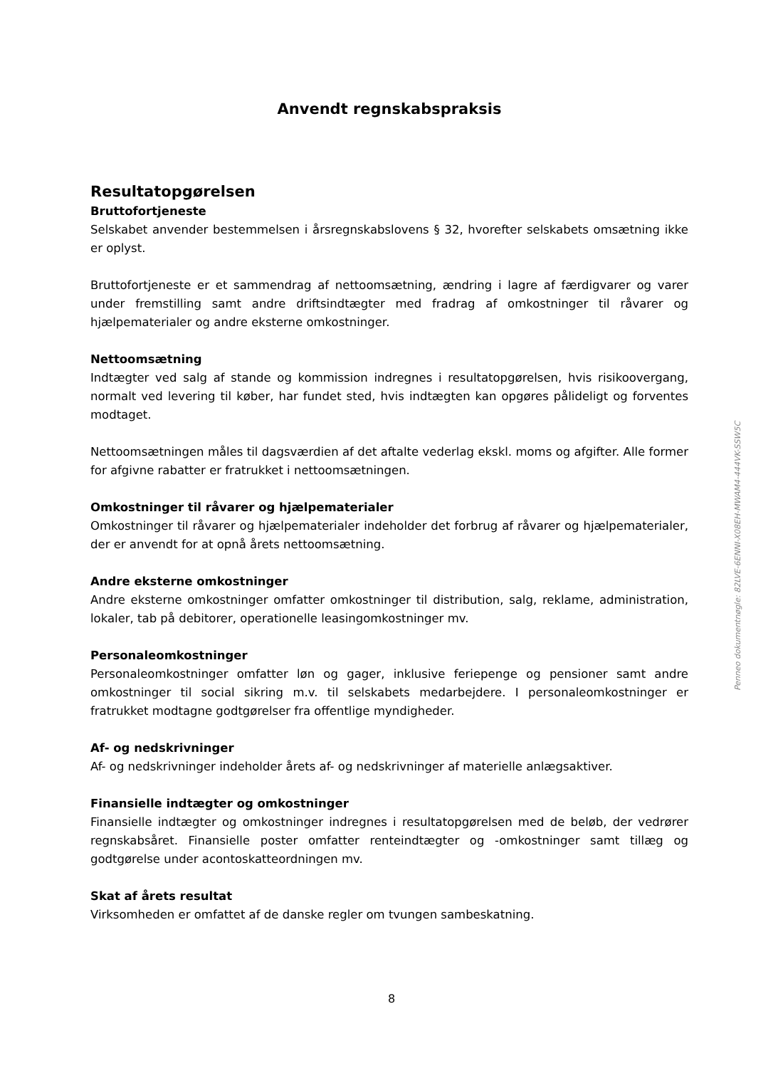Anvendt regnskabspraksis
Resultatopgørelsen
Bruttofortjeneste
Selskabet anvender bestemmelsen i årsregnskabslovens § 32, hvorefter selskabets omsætning ikke er oplyst.
Bruttofortjeneste er et sammendrag af nettoomsætning, ændring i lagre af færdigvarer og varer under fremstilling samt andre driftsindtægter med fradrag af omkostninger til råvarer og hjælpematerialer og andre eksterne omkostninger.
Nettoomsætning
Indtægter ved salg af stande og kommission indregnes i resultatopgørelsen, hvis risikoovergang, normalt ved levering til køber, har fundet sted, hvis indtægten kan opgøres pålideligt og forventes modtaget.
Nettoomsætningen måles til dagsværdien af det aftalte vederlag ekskl. moms og afgifter. Alle former for afgivne rabatter er fratrukket i nettoomsætningen.
Omkostninger til råvarer og hjælpematerialer
Omkostninger til råvarer og hjælpematerialer indeholder det forbrug af råvarer og hjælpematerialer, der er anvendt for at opnå årets nettoomsætning.
Andre eksterne omkostninger
Andre eksterne omkostninger omfatter omkostninger til distribution, salg, reklame, administration, lokaler, tab på debitorer, operationelle leasingomkostninger mv.
Personaleomkostninger
Personaleomkostninger omfatter løn og gager, inklusive feriepenge og pensioner samt andre omkostninger til social sikring m.v. til selskabets medarbejdere. I personaleomkostninger er fratrukket modtagne godtgørelser fra offentlige myndigheder.
Af- og nedskrivninger
Af- og nedskrivninger indeholder årets af- og nedskrivninger af materielle anlægsaktiver.
Finansielle indtægter og omkostninger
Finansielle indtægter og omkostninger indregnes i resultatopgørelsen med de beløb, der vedrører regnskabsåret. Finansielle poster omfatter renteindtægter og -omkostninger samt tillæg og godtgørelse under acontoskatteordningen mv.
Skat af årets resultat
Virksomheden er omfattet af de danske regler om tvungen sambeskatning.
Penneo dokumentnøgle: 82LVE-6ENNI-X08EH-MWAM4-444VK-SSW5C
8